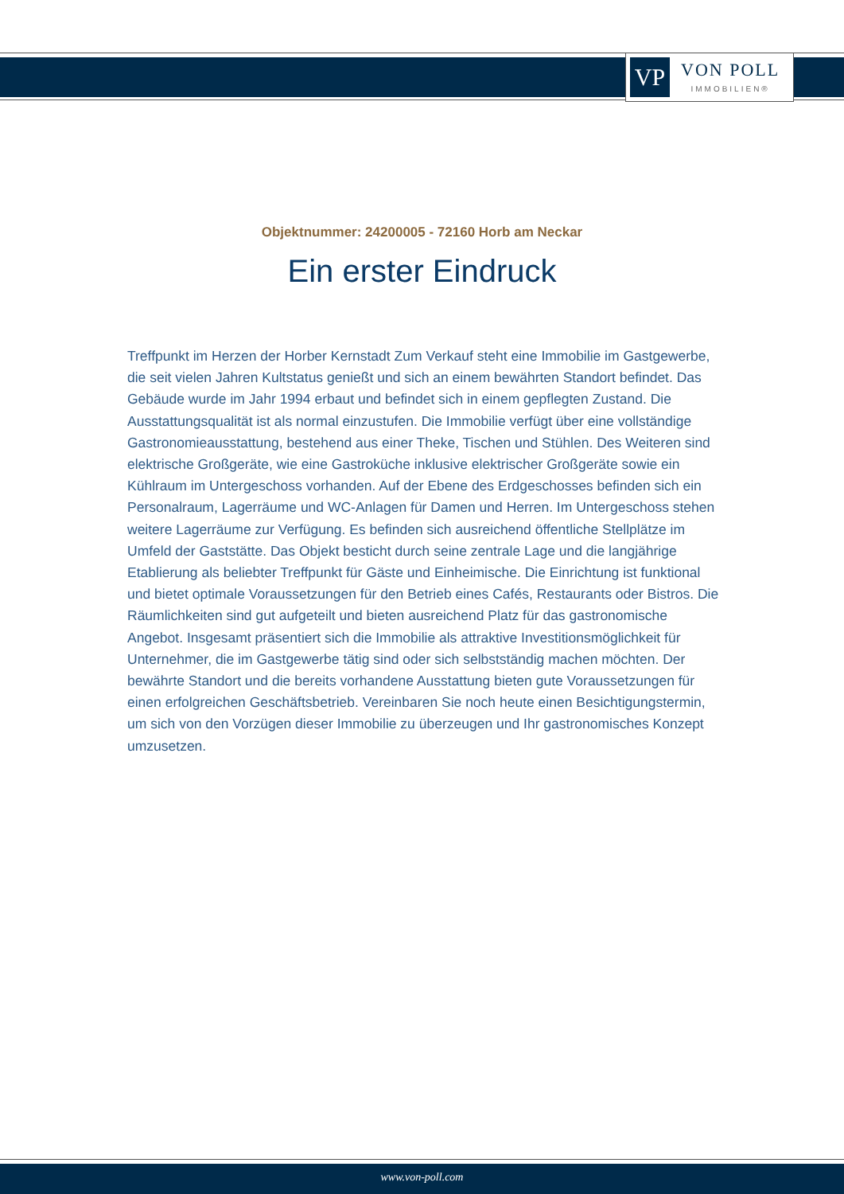VP
VON POLL
IMMOBILIEN®
Objektnummer: 24200005 - 72160 Horb am Neckar
Ein erster Eindruck
Treffpunkt im Herzen der Horber Kernstadt Zum Verkauf steht eine Immobilie im Gastgewerbe, die seit vielen Jahren Kultstatus genießt und sich an einem bewährten Standort befindet. Das Gebäude wurde im Jahr 1994 erbaut und befindet sich in einem gepflegten Zustand. Die Ausstattungsqualität ist als normal einzustufen. Die Immobilie verfügt über eine vollständige Gastronomieausstattung, bestehend aus einer Theke, Tischen und Stühlen. Des Weiteren sind elektrische Großgeräte, wie eine Gastroküche inklusive elektrischer Großgeräte sowie ein Kühlraum im Untergeschoss vorhanden. Auf der Ebene des Erdgeschosses befinden sich ein Personalraum, Lagerräume und WC-Anlagen für Damen und Herren. Im Untergeschoss stehen weitere Lagerräume zur Verfügung. Es befinden sich ausreichend öffentliche Stellplätze im Umfeld der Gaststätte. Das Objekt besticht durch seine zentrale Lage und die langjährige Etablierung als beliebter Treffpunkt für Gäste und Einheimische. Die Einrichtung ist funktional und bietet optimale Voraussetzungen für den Betrieb eines Cafés, Restaurants oder Bistros. Die Räumlichkeiten sind gut aufgeteilt und bieten ausreichend Platz für das gastronomische Angebot. Insgesamt präsentiert sich die Immobilie als attraktive Investitionsmöglichkeit für Unternehmer, die im Gastgewerbe tätig sind oder sich selbstständig machen möchten. Der bewährte Standort und die bereits vorhandene Ausstattung bieten gute Voraussetzungen für einen erfolgreichen Geschäftsbetrieb. Vereinbaren Sie noch heute einen Besichtigungstermin, um sich von den Vorzügen dieser Immobilie zu überzeugen und Ihr gastronomisches Konzept umzusetzen.
www.von-poll.com